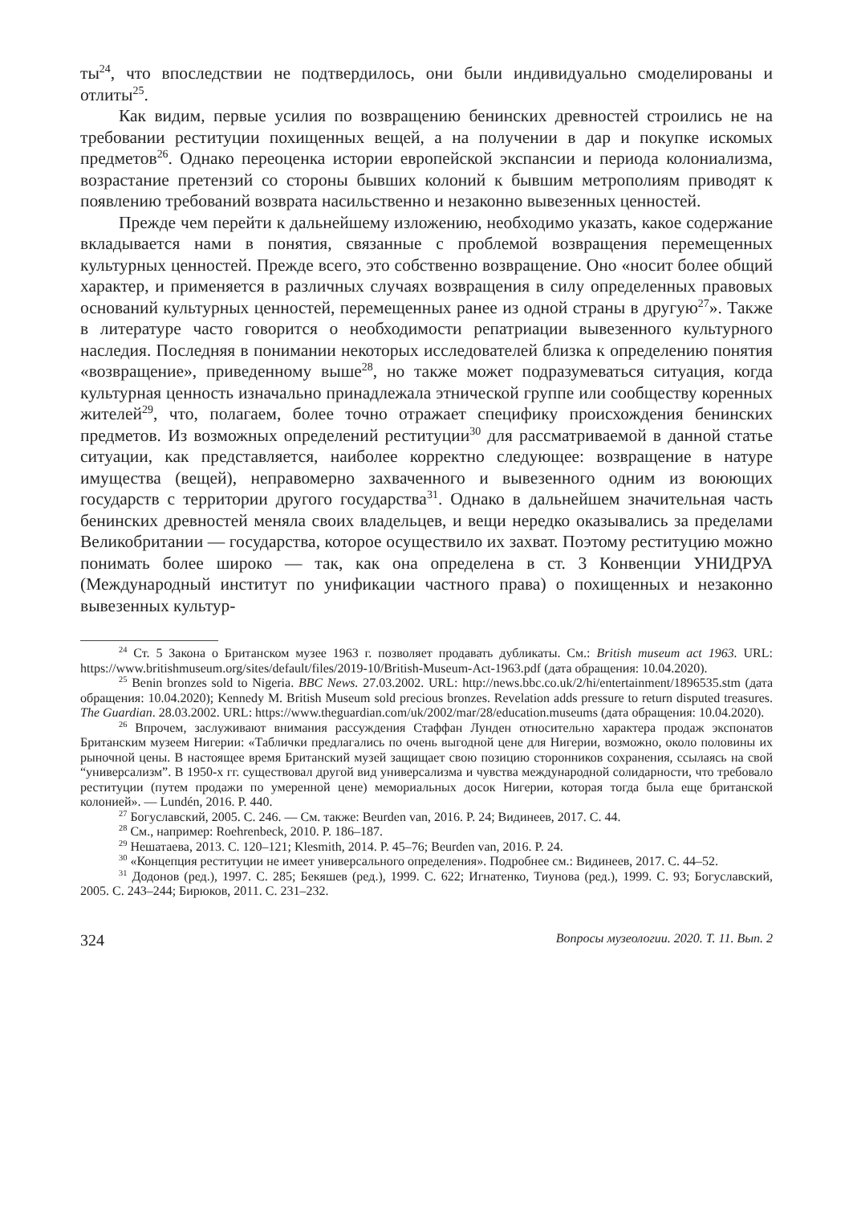ты<sup>24</sup>, что впоследствии не подтвердилось, они были индивидуально смоделированы и отлиты<sup>25</sup>.
Как видим, первые усилия по возвращению бенинских древностей строились не на требовании реституции похищенных вещей, а на получении в дар и покупке искомых предметов<sup>26</sup>. Однако переоценка истории европейской экспансии и периода колониализма, возрастание претензий со стороны бывших колоний к бывшим метрополиям приводят к появлению требований возврата насильственно и незаконно вывезенных ценностей.
Прежде чем перейти к дальнейшему изложению, необходимо указать, какое содержание вкладывается нами в понятия, связанные с проблемой возвращения перемещенных культурных ценностей. Прежде всего, это собственно возвращение. Оно «носит более общий характер, и применяется в различных случаях возвращения в силу определенных правовых оснований культурных ценностей, перемещенных ранее из одной страны в другую<sup>27</sup>». Также в литературе часто говорится о необходимости репатриации вывезенного культурного наследия. Последняя в понимании некоторых исследователей близка к определению понятия «возвращение», приведенному выше<sup>28</sup>, но также может подразумеваться ситуация, когда культурная ценность изначально принадлежала этнической группе или сообществу коренных жителей<sup>29</sup>, что, полагаем, более точно отражает специфику происхождения бенинских предметов. Из возможных определений реституции<sup>30</sup> для рассматриваемой в данной статье ситуации, как представляется, наиболее корректно следующее: возвращение в натуре имущества (вещей), неправомерно захваченного и вывезенного одним из воюющих государств с территории другого государства<sup>31</sup>. Однако в дальнейшем значительная часть бенинских древностей меняла своих владельцев, и вещи нередко оказывались за пределами Великобритании — государства, которое осуществило их захват. Поэтому реституцию можно понимать более широко — так, как она определена в ст. 3 Конвенции УНИДРУА (Международный институт по унификации частного права) о похищенных и незаконно вывезенных культур-
<sup>24</sup> Ст. 5 Закона о Британском музее 1963 г. позволяет продавать дубликаты. См.: British museum act 1963. URL: https://www.britishmuseum.org/sites/default/files/2019-10/British-Museum-Act-1963.pdf (дата обращения: 10.04.2020).
<sup>25</sup> Benin bronzes sold to Nigeria. BBC News. 27.03.2002. URL: http://news.bbc.co.uk/2/hi/entertainment/1896535.stm (дата обращения: 10.04.2020); Kennedy M. British Museum sold precious bronzes. Revelation adds pressure to return disputed treasures. The Guardian. 28.03.2002. URL: https://www.theguardian.com/uk/2002/mar/28/education.museums (дата обращения: 10.04.2020).
<sup>26</sup> Впрочем, заслуживают внимания рассуждения Стаффан Лунден относительно характера продаж экспонатов Британским музеем Нигерии: «Таблички предлагались по очень выгодной цене для Нигерии, возможно, около половины их рыночной цены. В настоящее время Британский музей защищает свою позицию сторонников сохранения, ссылаясь на свой “универсализм”. В 1950-х гг. существовал другой вид универсализма и чувства международной солидарности, что требовало реституции (путем продажи по умеренной цене) мемориальных досок Нигерии, которая тогда была еще британской колонией». — Lundén, 2016. P. 440.
<sup>27</sup> Богуславский, 2005. С. 246. — См. также: Beurden van, 2016. P. 24; Видинеев, 2017. С. 44.
<sup>28</sup> См., например: Roehrenbeck, 2010. P. 186–187.
<sup>29</sup> Нешатаева, 2013. С. 120–121; Klesmith, 2014. P. 45–76; Beurden van, 2016. P. 24.
<sup>30</sup> «Концепция реституции не имеет универсального определения». Подробнее см.: Видинеев, 2017. С. 44–52.
<sup>31</sup> Додонов (ред.), 1997. С. 285; Бекяшев (ред.), 1999. С. 622; Игнатенко, Тиунова (ред.), 1999. С. 93; Богуславский, 2005. С. 243–244; Бирюков, 2011. С. 231–232.
324 Вопросы музеологии. 2020. Т. 11. Вып. 2